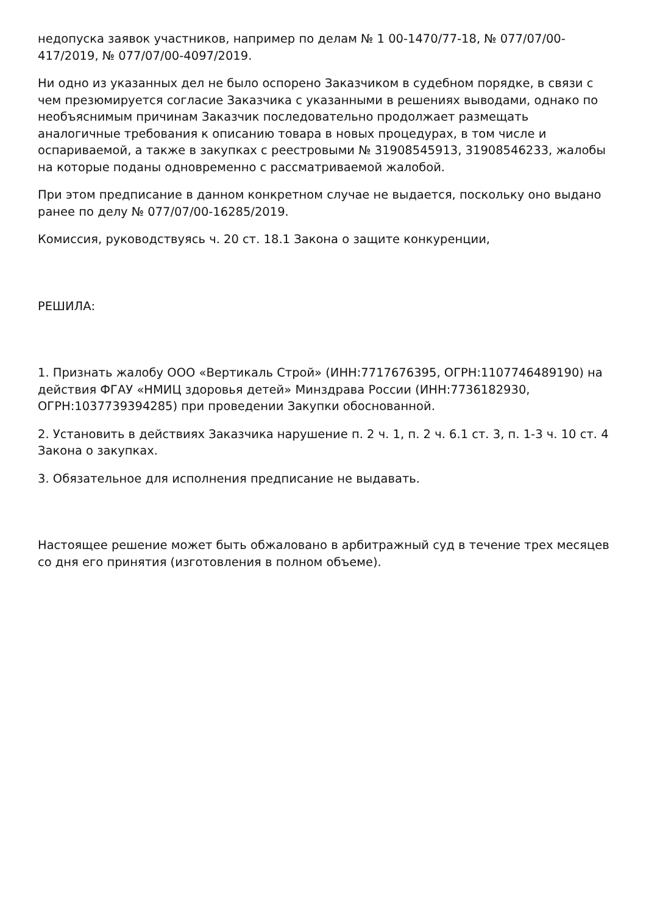недопуска заявок участников, например по делам № 1 00-1470/77-18, № 077/07/00-417/2019, № 077/07/00-4097/2019.
Ни одно из указанных дел не было оспорено Заказчиком в судебном порядке, в связи с чем презюмируется согласие Заказчика с указанными в решениях выводами, однако по необъяснимым причинам Заказчик последовательно продолжает размещать аналогичные требования к описанию товара в новых процедурах, в том числе и оспариваемой, а также в закупках с реестровыми № 31908545913, 31908546233, жалобы на которые поданы одновременно с рассматриваемой жалобой.
При этом предписание в данном конкретном случае не выдается, поскольку оно выдано ранее по делу № 077/07/00-16285/2019.
Комиссия, руководствуясь ч. 20 ст. 18.1 Закона о защите конкуренции,
РЕШИЛА:
1. Признать жалобу ООО «Вертикаль Строй» (ИНН:7717676395, ОГРН:1107746489190) на действия ФГАУ «НМИЦ здоровья детей» Минздрава России (ИНН:7736182930, ОГРН:1037739394285) при проведении Закупки обоснованной.
2. Установить в действиях Заказчика нарушение п. 2 ч. 1, п. 2 ч. 6.1 ст. 3, п. 1-3 ч. 10 ст. 4 Закона о закупках.
3. Обязательное для исполнения предписание не выдавать.
Настоящее решение может быть обжаловано в арбитражный суд в течение трех месяцев со дня его принятия (изготовления в полном объеме).